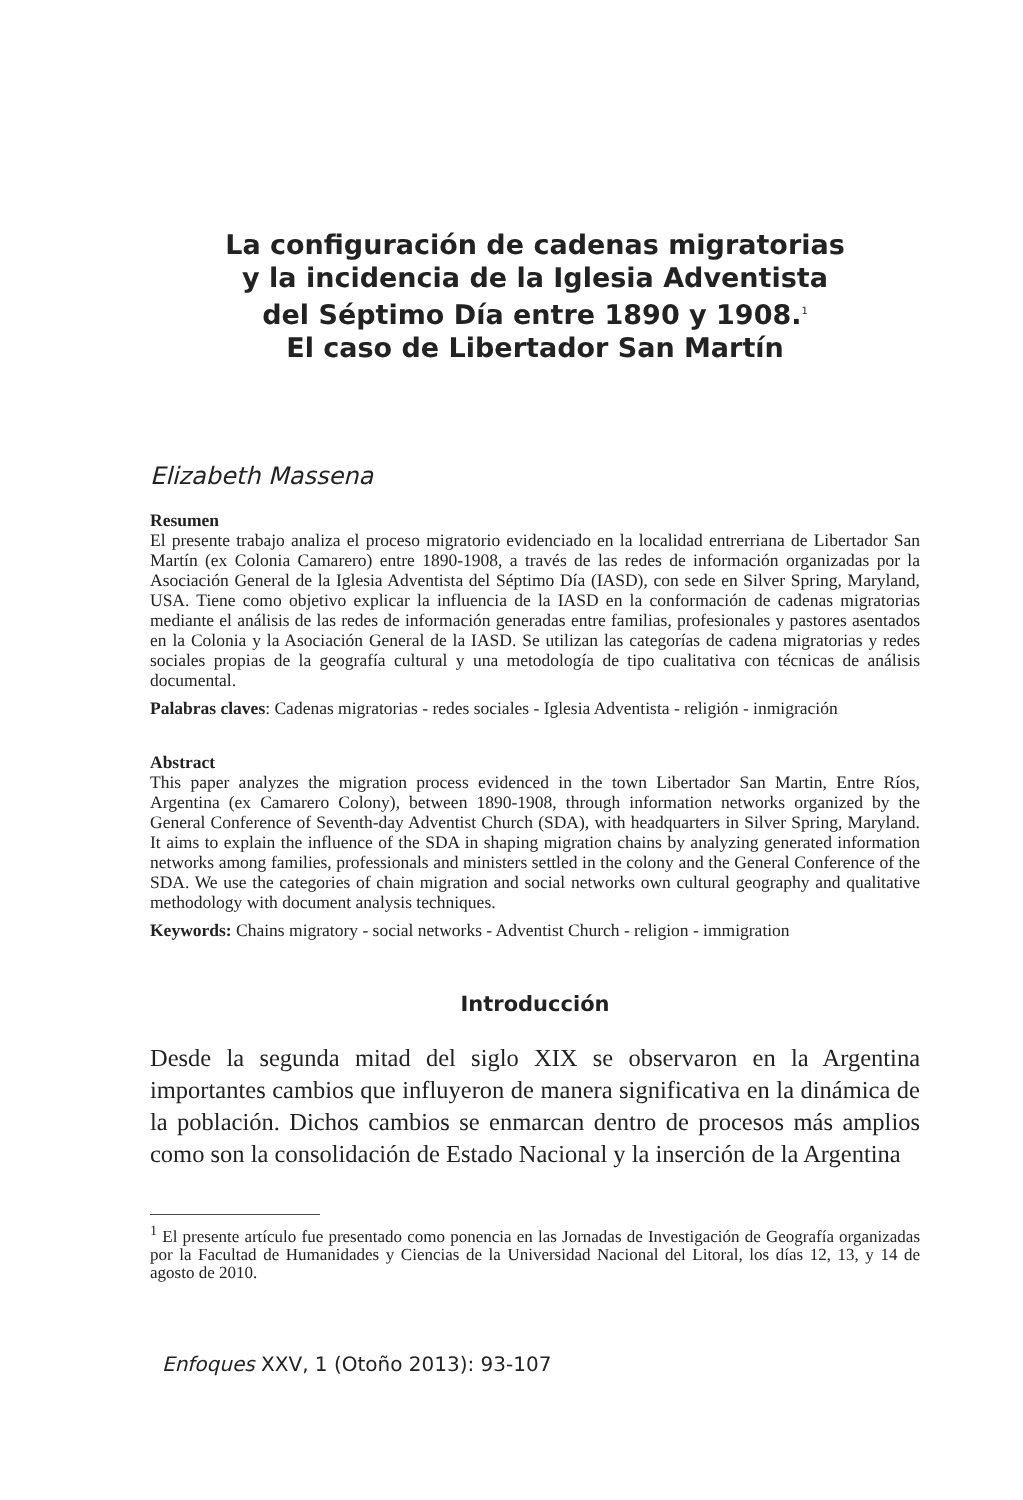La configuración de cadenas migratorias
y la incidencia de la Iglesia Adventista
del Séptimo Día entre 1890 y 1908.<sup>1</sup>
El caso de Libertador San Martín
Elizabeth Massena
Resumen
El presente trabajo analiza el proceso migratorio evidenciado en la localidad entrerriana de Libertador San Martín (ex Colonia Camarero) entre 1890-1908, a través de las redes de información organizadas por la Asociación General de la Iglesia Adventista del Séptimo Día (IASD), con sede en Silver Spring, Maryland, USA. Tiene como objetivo explicar la influencia de la IASD en la conformación de cadenas migratorias mediante el análisis de las redes de información generadas entre familias, profesionales y pastores asentados en la Colonia y la Asociación General de la IASD. Se utilizan las categorías de cadena migratorias y redes sociales propias de la geografía cultural y una metodología de tipo cualitativa con técnicas de análisis documental.
Palabras claves: Cadenas migratorias - redes sociales - Iglesia Adventista - religión - inmigración
Abstract
This paper analyzes the migration process evidenced in the town Libertador San Martin, Entre Ríos, Argentina (ex Camarero Colony), between 1890-1908, through information networks organized by the General Conference of Seventh-day Adventist Church (SDA), with headquarters in Silver Spring, Maryland. It aims to explain the influence of the SDA in shaping migration chains by analyzing generated information networks among families, professionals and ministers settled in the colony and the General Conference of the SDA. We use the categories of chain migration and social networks own cultural geography and qualitative methodology with document analysis techniques.
Keywords: Chains migratory - social networks - Adventist Church - religion - immigration
Introducción
Desde la segunda mitad del siglo XIX se observaron en la Argentina importantes cambios que influyeron de manera significativa en la dinámica de la población. Dichos cambios se enmarcan dentro de procesos más amplios como son la consolidación de Estado Nacional y la inserción de la Argentina
<sup>1</sup> El presente artículo fue presentado como ponencia en las Jornadas de Investigación de Geografía organizadas por la Facultad de Humanidades y Ciencias de la Universidad Nacional del Litoral, los días 12, 13, y 14 de agosto de 2010.
Enfoques XXV, 1 (Otoño 2013): 93-107